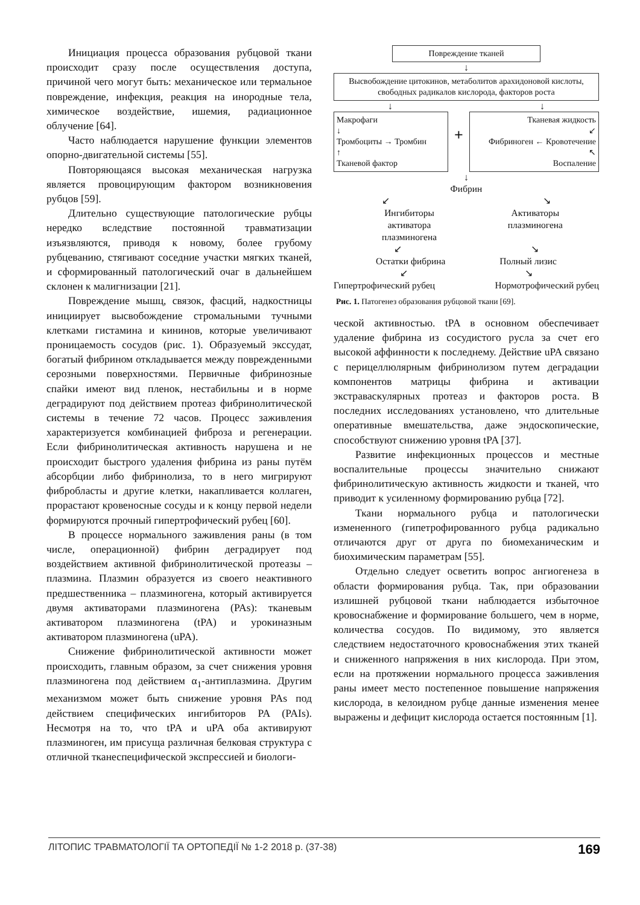Инициация процесса образования рубцовой ткани происходит сразу после осуществления доступа, причиной чего могут быть: механическое или термальное повреждение, инфекция, реакция на инородные тела, химическое воздействие, ишемия, радиационное облучение [64].
Часто наблюдается нарушение функции элементов опорно-двигательной системы [55].
Повторяющаяся высокая механическая нагрузка является провоцирующим фактором возникновения рубцов [59].
Длительно существующие патологические рубцы нередко вследствие постоянной травматизации изъязвляются, приводя к новому, более грубому рубцеванию, стягивают соседние участки мягких тканей, и сформированный патологический очаг в дальнейшем склонен к малигнизации [21].
Повреждение мышц, связок, фасций, надкостницы инициирует высвобождение стромальными тучными клетками гистамина и кининов, которые увеличивают проницаемость сосудов (рис. 1). Образуемый экссудат, богатый фибрином откладывается между поврежденными серозными поверхностями. Первичные фибринозные спайки имеют вид пленок, нестабильны и в норме деградируют под действием протеаз фибринолитической системы в течение 72 часов. Процесс заживления характеризуется комбинацией фиброза и регенерации. Если фибринолитическая активность нарушена и не происходит быстрого удаления фибрина из раны путём абсорбции либо фибринолиза, то в него мигрируют фибробласты и другие клетки, накапливается коллаген, прорастают кровеносные сосуды и к концу первой недели формируются прочный гипертрофический рубец [60].
В процессе нормального заживления раны (в том числе, операционной) фибрин деградирует под воздействием активной фибринолитической протеазы – плазмина. Плазмин образуется из своего неактивного предшественника – плазминогена, который активируется двумя активаторами плазминогена (PAs): тканевым активатором плазминогена (tPA) и урокиназным активатором плазминогена (uPA).
Снижение фибринолитической активности может происходить, главным образом, за счет снижения уровня плазминогена под действием α<sub>1</sub>-антиплазмина. Другим механизмом может быть снижение уровня PAs под действием специфических ингибиторов PA (PAIs). Несмотря на то, что tPA и uPA оба активируют плазминоген, им присуща различная белковая структура с отличной тканеспецифической экспрессией и биологи-
Повреждение тканей
↓
Высвобождение цитокинов, метаболитов арахидоновой кислоты, свободных радикалов кислорода, факторов роста
↓ ↓
Макрофаги
↓
Тромбоциты → Тромбин
↑
Тканевой фактор
+
Тканевая жидкость
↙
Фибриноген ← Кровотечение
↖
Воспаление
↓
Фибрин
↙ ↘
Ингибиторы
активатора
плазминогена Активаторы
плазминогена
↙ ↘
Остатки фибрина Полный лизис
↙ ↘
Гипертрофический рубец Нормотрофический рубец
Рис. 1. Патогенез образования рубцовой ткани [69].
ческой активностью. tPA в основном обеспечивает удаление фибрина из сосудистого русла за счет его высокой аффинности к последнему. Действие uPA связано с перицеллюлярным фибринолизом путем деградации компонентов матрицы фибрина и активации экстраваскулярных протеаз и факторов роста. В последних исследованиях установлено, что длительные оперативные вмешательства, даже эндоскопические, способствуют снижению уровня tPA [37].
Развитие инфекционных процессов и местные воспалительные процессы значительно снижают фибринолитическую активность жидкости и тканей, что приводит к усиленному формированию рубца [72].
Ткани нормального рубца и патологически измененного (гипетрофированного рубца радикально отличаются друг от друга по биомеханическим и биохимическим параметрам [55].
Отдельно следует осветить вопрос ангиогенеза в области формирования рубца. Так, при образовании излишней рубцовой ткани наблюдается избыточное кровоснабжение и формирование большего, чем в норме, количества сосудов. По видимому, это является следствием недостаточного кровоснабжения этих тканей и сниженного напряжения в них кислорода. При этом, если на протяжении нормального процесса заживления раны имеет место постепенное повышение напряжения кислорода, в келоидном рубце данные изменения менее выражены и дефицит кислорода остается постоянным [1].
ЛІТОПИС ТРАВМАТОЛОГІЇ ТА ОРТОПЕДІЇ № 1-2 2018 р. (37-38) 169